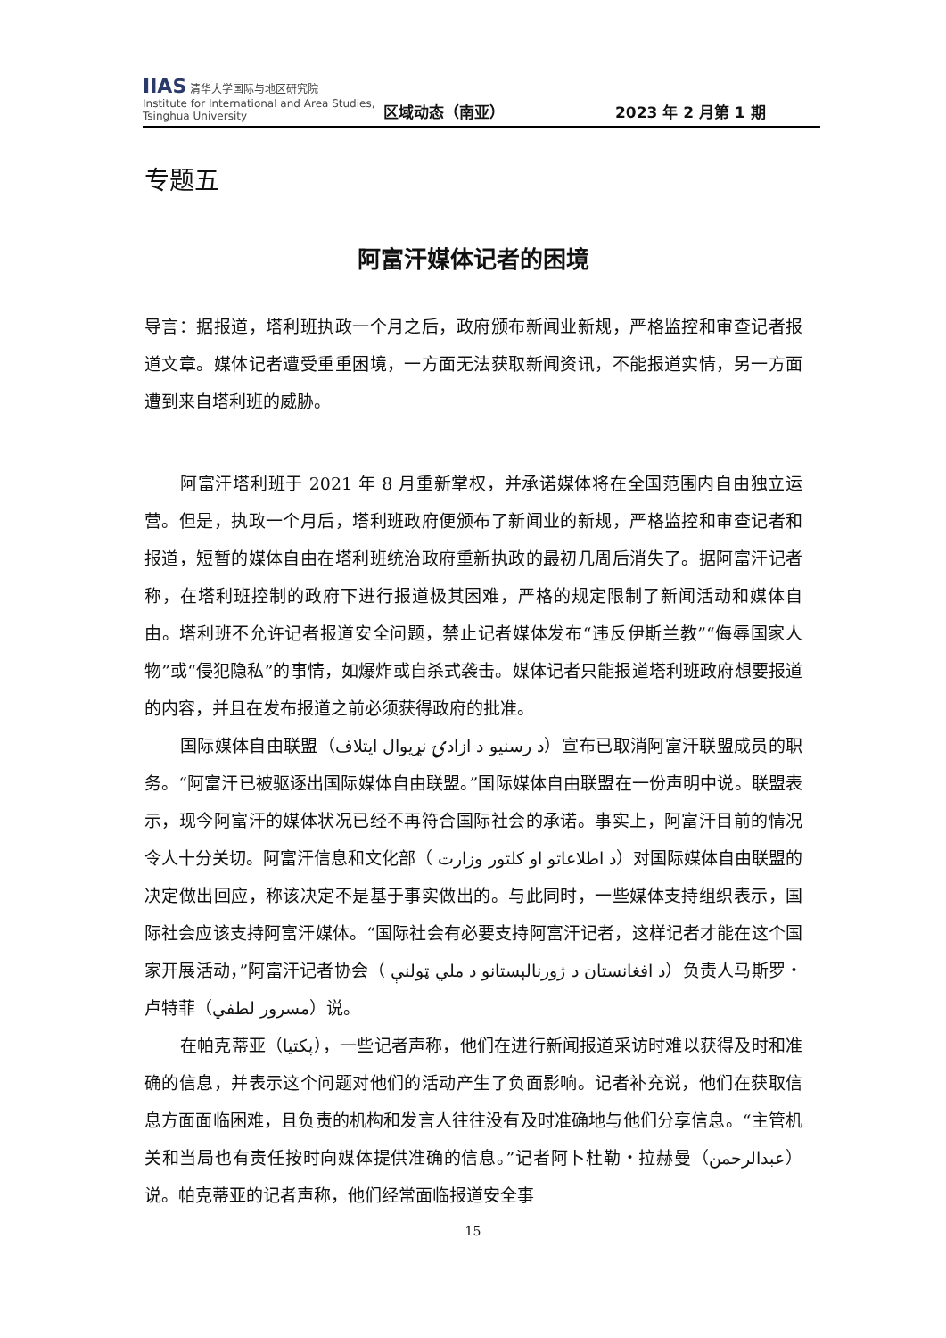IIAS 清华大学国际与地区研究院
Institute for International and Area Studies, Tsinghua University
区域动态（南亚）
2023 年 2 月第 1 期
专题五
阿富汗媒体记者的困境
导言：据报道，塔利班执政一个月之后，政府颁布新闻业新规，严格监控和审查记者报道文章。媒体记者遭受重重困境，一方面无法获取新闻资讯，不能报道实情，另一方面遭到来自塔利班的威胁。
阿富汗塔利班于 2021 年 8 月重新掌权，并承诺媒体将在全国范围内自由独立运营。但是，执政一个月后，塔利班政府便颁布了新闻业的新规，严格监控和审查记者和报道，短暂的媒体自由在塔利班统治政府重新执政的最初几周后消失了。据阿富汗记者称，在塔利班控制的政府下进行报道极其困难，严格的规定限制了新闻活动和媒体自由。塔利班不允许记者报道安全问题，禁止记者媒体发布“违反伊斯兰教”“侮辱国家人物”或“侵犯隐私”的事情，如爆炸或自杀式袭击。媒体记者只能报道塔利班政府想要报道的内容，并且在发布报道之前必须获得政府的批准。
国际媒体自由联盟（د رسنیو د ازادۍ نړیوال ایتلاف）宣布已取消阿富汗联盟成员的职务。“阿富汗已被驱逐出国际媒体自由联盟。”国际媒体自由联盟在一份声明中说。联盟表示，现今阿富汗的媒体状况已经不再符合国际社会的承诺。事实上，阿富汗目前的情况令人十分关切。阿富汗信息和文化部（ د اطلاعاتو او کلتور وزارت）对国际媒体自由联盟的决定做出回应，称该决定不是基于事实做出的。与此同时，一些媒体支持组织表示，国际社会应该支持阿富汗媒体。“国际社会有必要支持阿富汗记者，这样记者才能在这个国家开展活动，”阿富汗记者协会（ د افغانستان د ژورنالېستانو د ملي ټولنې）负责人马斯罗・卢特菲（مسرور لطفي）说。
在帕克蒂亚（پکتیا），一些记者声称，他们在进行新闻报道采访时难以获得及时和准确的信息，并表示这个问题对他们的活动产生了负面影响。记者补充说，他们在获取信息方面面临困难，且负责的机构和发言人往往没有及时准确地与他们分享信息。“主管机关和当局也有责任按时向媒体提供准确的信息。”记者阿卜杜勒・拉赫曼（عبدالرحمن）说。帕克蒂亚的记者声称，他们经常面临报道安全事
15